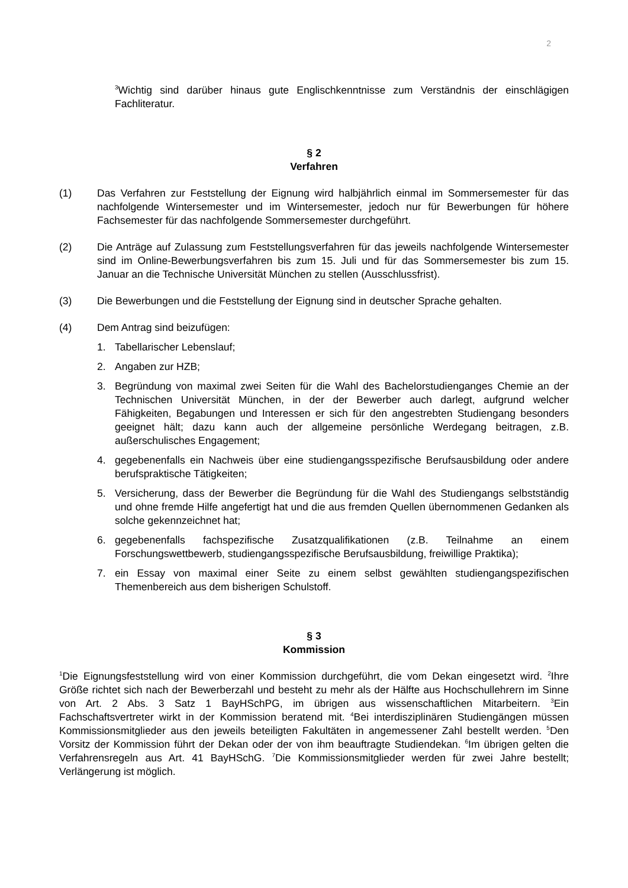2
<sup>3</sup> Wichtig sind darüber hinaus gute Englischkenntnisse zum Verständnis der einschlägigen Fachliteratur.
§ 2
Verfahren
(1) Das Verfahren zur Feststellung der Eignung wird halbjährlich einmal im Sommersemester für das nachfolgende Wintersemester und im Wintersemester, jedoch nur für Bewerbungen für höhere Fachsemester für das nachfolgende Sommersemester durchgeführt.
(2) Die Anträge auf Zulassung zum Feststellungsverfahren für das jeweils nachfolgende Wintersemester sind im Online-Bewerbungsverfahren bis zum 15. Juli und für das Sommersemester bis zum 15. Januar an die Technische Universität München zu stellen (Ausschlussfrist).
(3) Die Bewerbungen und die Feststellung der Eignung sind in deutscher Sprache gehalten.
(4) Dem Antrag sind beizufügen:
1. Tabellarischer Lebenslauf;
2. Angaben zur HZB;
3. Begründung von maximal zwei Seiten für die Wahl des Bachelorstudienganges Chemie an der Technischen Universität München, in der der Bewerber auch darlegt, aufgrund welcher Fähigkeiten, Begabungen und Interessen er sich für den angestrebten Studiengang besonders geeignet hält; dazu kann auch der allgemeine persönliche Werdegang beitragen, z.B. außerschulisches Engagement;
4. gegebenenfalls ein Nachweis über eine studiengangsspezifische Berufsausbildung oder andere berufspraktische Tätigkeiten;
5. Versicherung, dass der Bewerber die Begründung für die Wahl des Studiengangs selbstständig und ohne fremde Hilfe angefertigt hat und die aus fremden Quellen übernommenen Gedanken als solche gekennzeichnet hat;
6. gegebenenfalls fachspezifische Zusatzqualifikationen (z.B. Teilnahme an einem Forschungswettbewerb, studiengangsspezifische Berufsausbildung, freiwillige Praktika);
7. ein Essay von maximal einer Seite zu einem selbst gewählten studiengangspezifischen Themenbereich aus dem bisherigen Schulstoff.
§ 3
Kommission
<sup>1</sup> Die Eignungsfeststellung wird von einer Kommission durchgeführt, die vom Dekan eingesetzt wird. <sup>2</sup>Ihre Größe richtet sich nach der Bewerberzahl und besteht zu mehr als der Hälfte aus Hochschullehrern im Sinne von Art. 2 Abs. 3 Satz 1 BayHSchPG, im übrigen aus wissenschaftlichen Mitarbeitern. <sup>3</sup>Ein Fachschaftsvertreter wirkt in der Kommission beratend mit. <sup>4</sup>Bei interdisziplinären Studiengängen müssen Kommissionsmitglieder aus den jeweils beteiligten Fakultäten in angemessener Zahl bestellt werden. <sup>5</sup>Den Vorsitz der Kommission führt der Dekan oder der von ihm beauftragte Studiendekan. <sup>6</sup>Im übrigen gelten die Verfahrensregeln aus Art. 41 BayHSchG. <sup>7</sup>Die Kommissionsmitglieder werden für zwei Jahre bestellt; Verlängerung ist möglich.